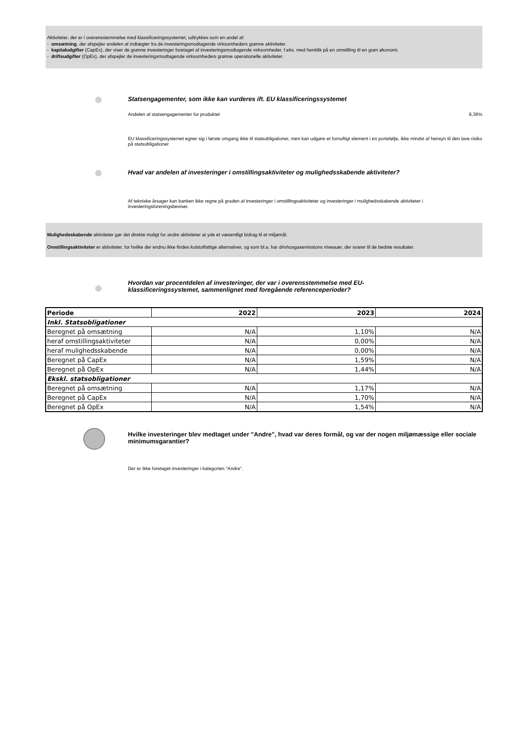Aktiviteter, der er i overensstemmelse med klassificeringssystemet, udtrykkes som en andel af:
- omsætning, der afspejler andelen af indtægter fra de investeringsmodtagende virksomheders grønne aktiviteter.
- kapitaludgifter (CapEx), der viser de grønne investeringer foretaget af investeringsmodtagende virksomheder, f.eks. med henblik på en omstilling til en grøn økonomi.
- driftsudgifter (OpEx), der afspejler de investeringsmodtagende virksomheders grønne operationelle aktiviteter.
Statsengagementer, som ikke kan vurderes ift. EU klassificeringssystemet
Andelen af statsengagementer for produktet 6,36%
EU klassificeringssystemet egner sig i første omgang ikke til statsobligationer, men kan udgøre et fornuftigt element i en portefølje, ikke mindst af hensyn til den lave risiko på statsobligationer
Hvad var andelen af investeringer i omstillingsaktiviteter og mulighedsskabende aktiviteter?
Af tekniske årsager kan banken ikke regne på graden af investeringer i omstillingsaktiviteter og investeringer i mulighedsskabende aktiviteter i investeringsforeningsbeviser.
Mulighedsskabende aktiviteter gør det direkte muligt for andre aktiviteter at yde et væsentligt bidrag til et miljømål.
Omstillingsaktiviteter er aktiviteter, for hvilke der endnu ikke findes kulstoffattige alternativer, og som bl.a. har drivhusgasemissions niveauer, der svarer til de bedste resultater.
Hvordan var procentdelen af investeringer, der var i overensstemmelse med EU-klassificeringssystemet, sammenlignet med foregående referenceperioder?
| Periode | 2022 | 2023 | 2024 |
| --- | --- | --- | --- |
| Inkl. Statsobligationer | | | |
| Beregnet på omsætning | N/A | 1,10% | N/A |
| heraf omstillingsaktiviteter | N/A | 0,00% | N/A |
| heraf mulighedsskabende | N/A | 0,00% | N/A |
| Beregnet på CapEx | N/A | 1,59% | N/A |
| Beregnet på OpEx | N/A | 1,44% | N/A |
| Ekskl. statsobligationer | | | |
| Beregnet på omsætning | N/A | 1,17% | N/A |
| Beregnet på CapEx | N/A | 1,70% | N/A |
| Beregnet på OpEx | N/A | 1,54% | N/A |
Hvilke investeringer blev medtaget under "Andre", hvad var deres formål, og var der nogen miljømæssige eller sociale minimumsgarantier?
Der er ikke foretaget investeringer i kategorien "Andre".